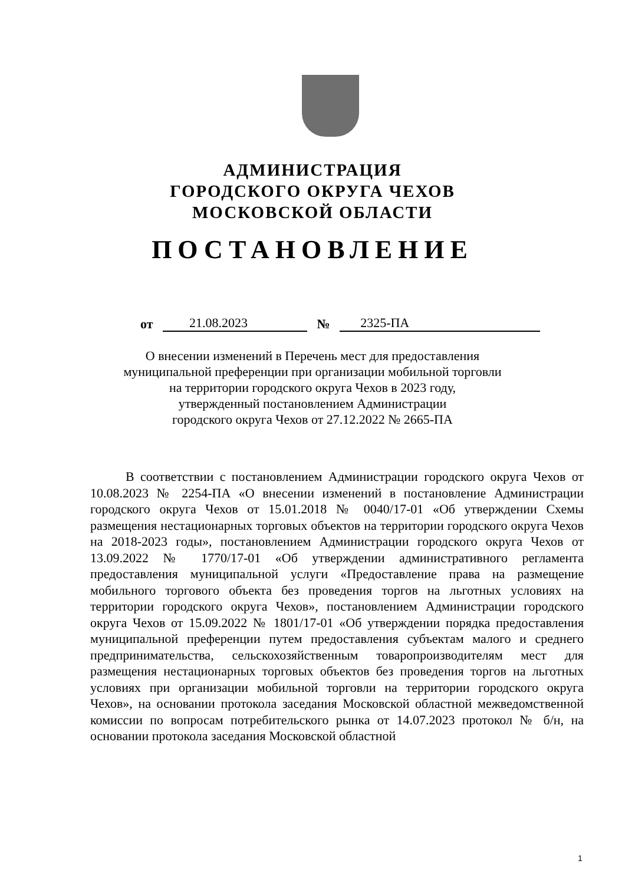АДМИНИСТРАЦИЯ
ГОРОДСКОГО ОКРУГА ЧЕХОВ
МОСКОВСКОЙ ОБЛАСТИ
ПОСТАНОВЛЕНИЕ
от 21.08.2023 № 2325-ПА
О внесении изменений в Перечень мест для предоставления
муниципальной преференции при организации мобильной торговли
на территории городского округа Чехов в 2023 году,
утвержденный постановлением Администрации
городского округа Чехов от 27.12.2022 № 2665-ПА
В соответствии с постановлением Администрации городского округа Чехов от 10.08.2023 № 2254-ПА «О внесении изменений в постановление Администрации городского округа Чехов от 15.01.2018 № 0040/17-01 «Об утверждении Схемы размещения нестационарных торговых объектов на территории городского округа Чехов на 2018-2023 годы», постановлением Администрации городского округа Чехов от 13.09.2022 № 1770/17-01 «Об утверждении административного регламента предоставления муниципальной услуги «Предоставление права на размещение мобильного торгового объекта без проведения торгов на льготных условиях на территории городского округа Чехов», постановлением Администрации городского округа Чехов от 15.09.2022 № 1801/17-01 «Об утверждении порядка предоставления муниципальной преференции путем предоставления субъектам малого и среднего предпринимательства, сельскохозяйственным товаропроизводителям мест для размещения нестационарных торговых объектов без проведения торгов на льготных условиях при организации мобильной торговли на территории городского округа Чехов», на основании протокола заседания Московской областной межведомственной комиссии по вопросам потребительского рынка от 14.07.2023 протокол № б/н, на основании протокола заседания Московской областной
1